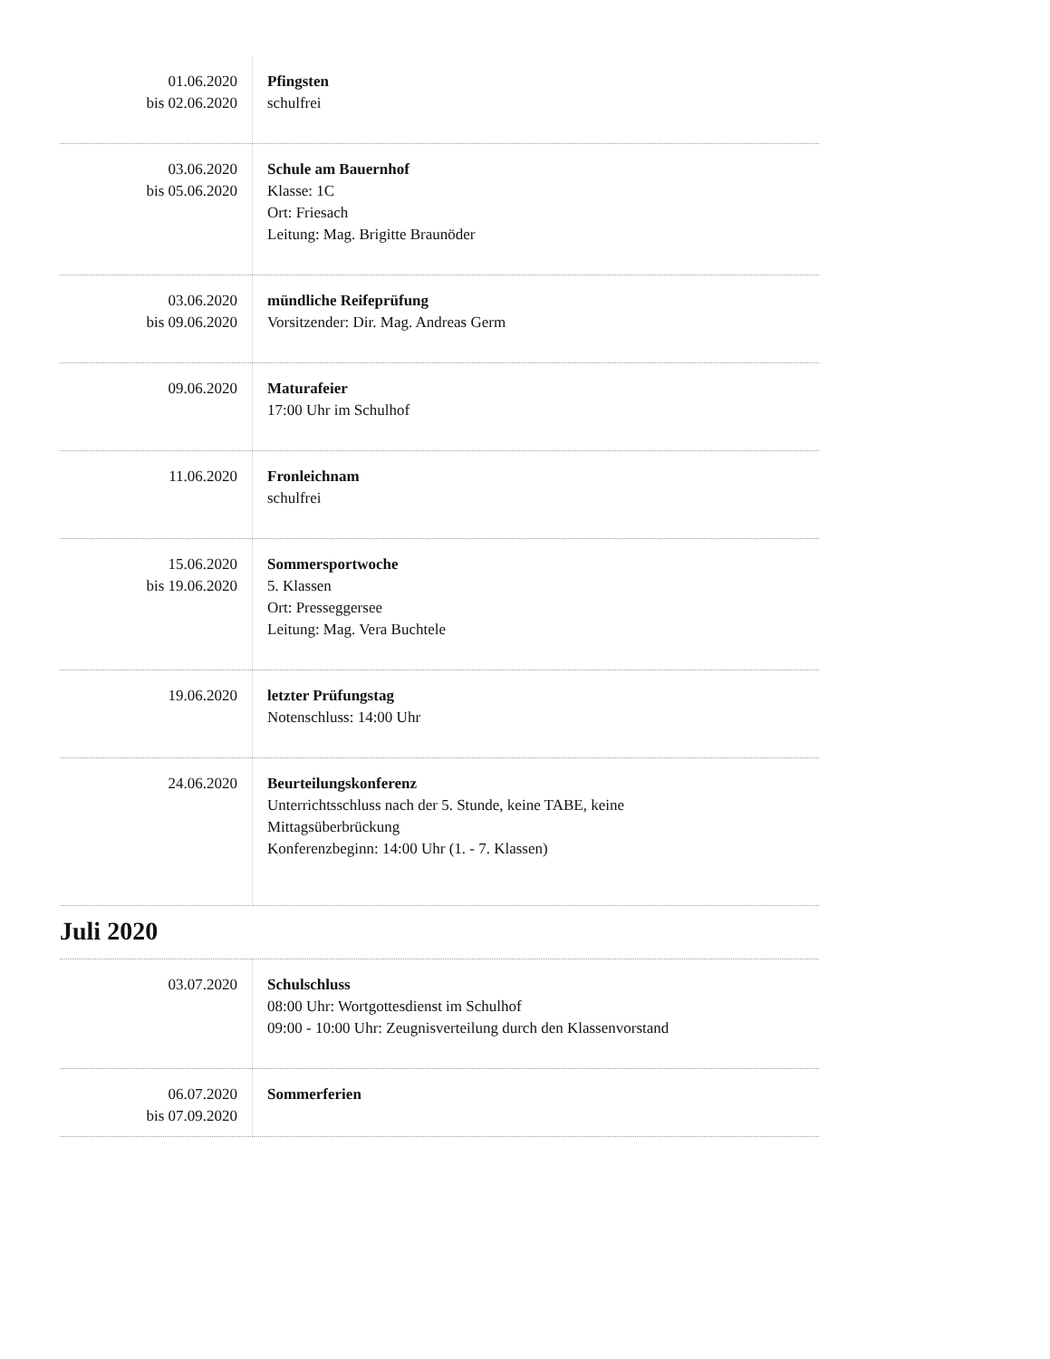| 01.06.2020 bis 02.06.2020 | Pfingsten schulfrei |
| 03.06.2020 bis 05.06.2020 | Schule am Bauernhof Klasse: 1C Ort: Friesach Leitung: Mag. Brigitte Braunöder |
| 03.06.2020 bis 09.06.2020 | mündliche Reifeprüfung Vorsitzender: Dir. Mag. Andreas Germ |
| 09.06.2020 | Maturafeier 17:00 Uhr im Schulhof |
| 11.06.2020 | Fronleichnam schulfrei |
| 15.06.2020 bis 19.06.2020 | Sommersportwoche 5. Klassen Ort: Presseggersee Leitung: Mag. Vera Buchtele |
| 19.06.2020 | letzter Prüfungstag Notenschluss: 14:00 Uhr |
| 24.06.2020 | Beurteilungskonferenz Unterrichtsschluss nach der 5. Stunde, keine TABE, keine Mittagsüberbrückung Konferenzbeginn: 14:00 Uhr (1. - 7. Klassen) |
Juli 2020
| 03.07.2020 | Schulschluss 08:00 Uhr: Wortgottesdienst im Schulhof 09:00 - 10:00 Uhr: Zeugnisverteilung durch den Klassenvorstand |
| 06.07.2020 bis 07.09.2020 | Sommerferien |